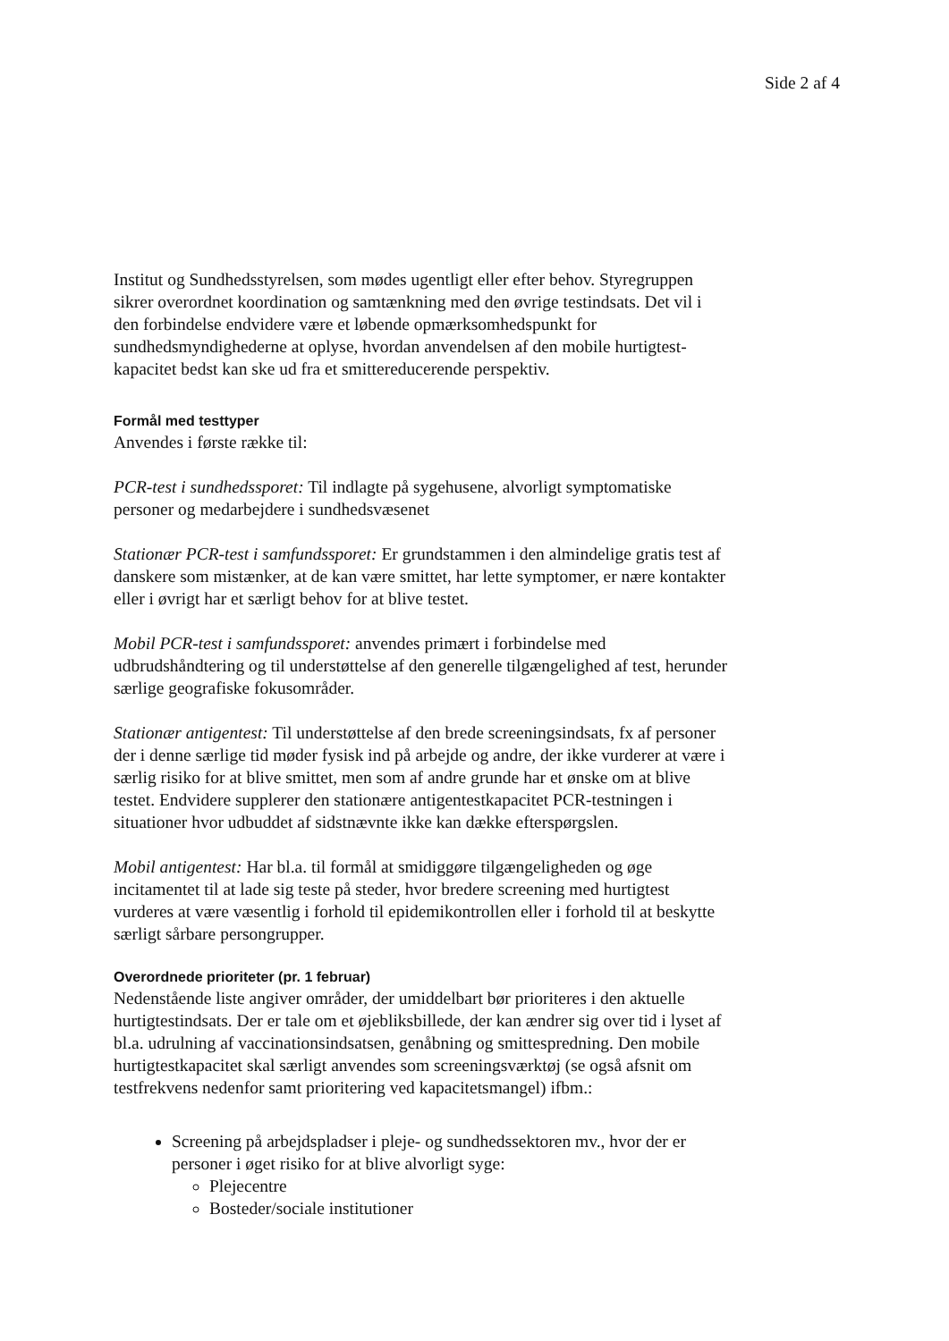Side 2 af 4
Institut og Sundhedsstyrelsen, som mødes ugentligt eller efter behov. Styregruppen sikrer overordnet koordination og samtænkning med den øvrige testindsats. Det vil i den forbindelse endvidere være et løbende opmærksomhedspunkt for sundhedsmyndighederne at oplyse, hvordan anvendelsen af den mobile hurtigtest-kapacitet bedst kan ske ud fra et smittereducerende perspektiv.
Formål med testtyper
Anvendes i første række til:
PCR-test i sundhedssporet: Til indlagte på sygehusene, alvorligt symptomatiske personer og medarbejdere i sundhedsvæsenet
Stationær PCR-test i samfundssporet: Er grundstammen i den almindelige gratis test af danskere som mistænker, at de kan være smittet, har lette symptomer, er nære kontakter eller i øvrigt har et særligt behov for at blive testet.
Mobil PCR-test i samfundssporet: anvendes primært i forbindelse med udbrudshåndtering og til understøttelse af den generelle tilgængelighed af test, herunder særlige geografiske fokusområder.
Stationær antigentest: Til understøttelse af den brede screeningsindsats, fx af personer der i denne særlige tid møder fysisk ind på arbejde og andre, der ikke vurderer at være i særlig risiko for at blive smittet, men som af andre grunde har et ønske om at blive testet. Endvidere supplerer den stationære antigentestkapacitet PCR-testningen i situationer hvor udbuddet af sidstnævnte ikke kan dække efterspørgslen.
Mobil antigentest: Har bl.a. til formål at smidiggøre tilgængeligheden og øge incitamentet til at lade sig teste på steder, hvor bredere screening med hurtigtest vurderes at være væsentlig i forhold til epidemikontrollen eller i forhold til at beskytte særligt sårbare persongrupper.
Overordnede prioriteter (pr. 1 februar)
Nedenstående liste angiver områder, der umiddelbart bør prioriteres i den aktuelle hurtigtestindsats. Der er tale om et øjebliksbillede, der kan ændrer sig over tid i lyset af bl.a. udrulning af vaccinationsindsatsen, genåbning og smittespredning. Den mobile hurtigtestkapacitet skal særligt anvendes som screeningsværktøj (se også afsnit om testfrekvens nedenfor samt prioritering ved kapacitetsmangel) ifbm.:
Screening på arbejdspladser i pleje- og sundhedssektoren mv., hvor der er personer i øget risiko for at blive alvorligt syge:
Plejecentre
Bosteder/sociale institutioner